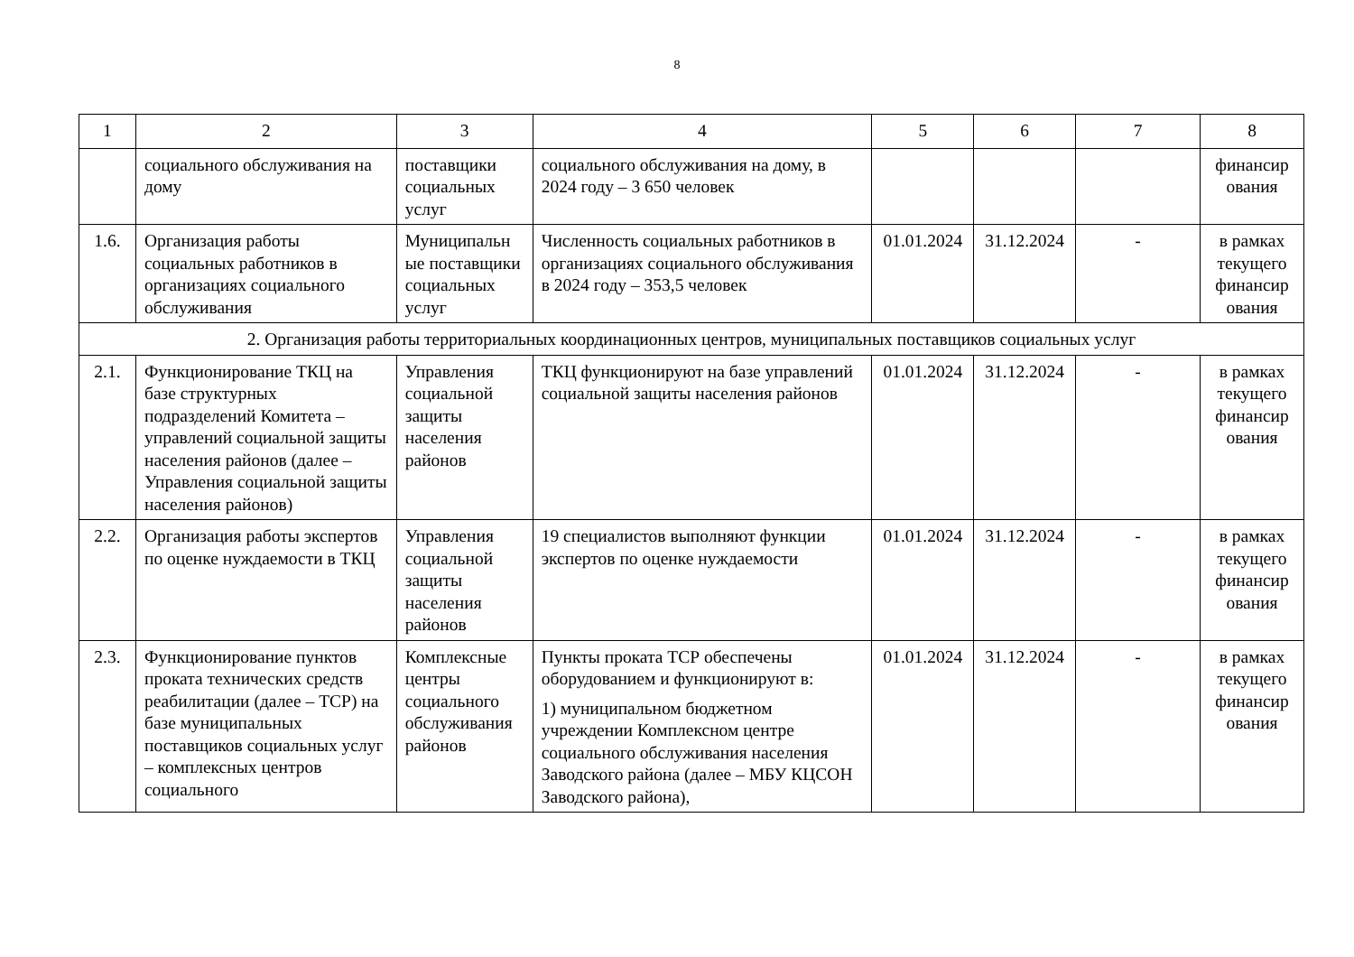8
| 1 | 2 | 3 | 4 | 5 | 6 | 7 | 8 |
| --- | --- | --- | --- | --- | --- | --- | --- |
| | социального обслуживания на дому | поставщики социальных услуг | социального обслуживания на дому, в 2024 году – 3 650 человек | | | | финансир ования |
| 1.6. | Организация работы социальных работников в организациях социального обслуживания | Муниципальн ые поставщики социальных услуг | Численность социальных работников в организациях социального обслуживания в 2024 году – 353,5 человек | 01.01.2024 | 31.12.2024 | - | в рамках текущего финансир ования |
| 2. Организация работы территориальных координационных центров, муниципальных поставщиков социальных услуг | | | | | | | |
| 2.1. | Функционирование ТКЦ на базе структурных подразделений Комитета – управлений социальной защиты населения районов (далее – Управления социальной защиты населения районов) | Управления социальной защиты населения районов | ТКЦ функционируют на базе управлений социальной защиты населения районов | 01.01.2024 | 31.12.2024 | - | в рамках текущего финансир ования |
| 2.2. | Организация работы экспертов по оценке нуждаемости в ТКЦ | Управления социальной защиты населения районов | 19 специалистов выполняют функции экспертов по оценке нуждаемости | 01.01.2024 | 31.12.2024 | - | в рамках текущего финансир ования |
| 2.3. | Функционирование пунктов проката технических средств реабилитации (далее – ТСР) на базе муниципальных поставщиков социальных услуг – комплексных центров социального | Комплексные центры социального обслуживания районов | Пункты проката ТСР обеспечены оборудованием и функционируют в: 1) муниципальном бюджетном учреждении Комплексном центре социального обслуживания населения Заводского района (далее – МБУ КЦСОН Заводского района), | 01.01.2024 | 31.12.2024 | - | в рамках текущего финансир ования |